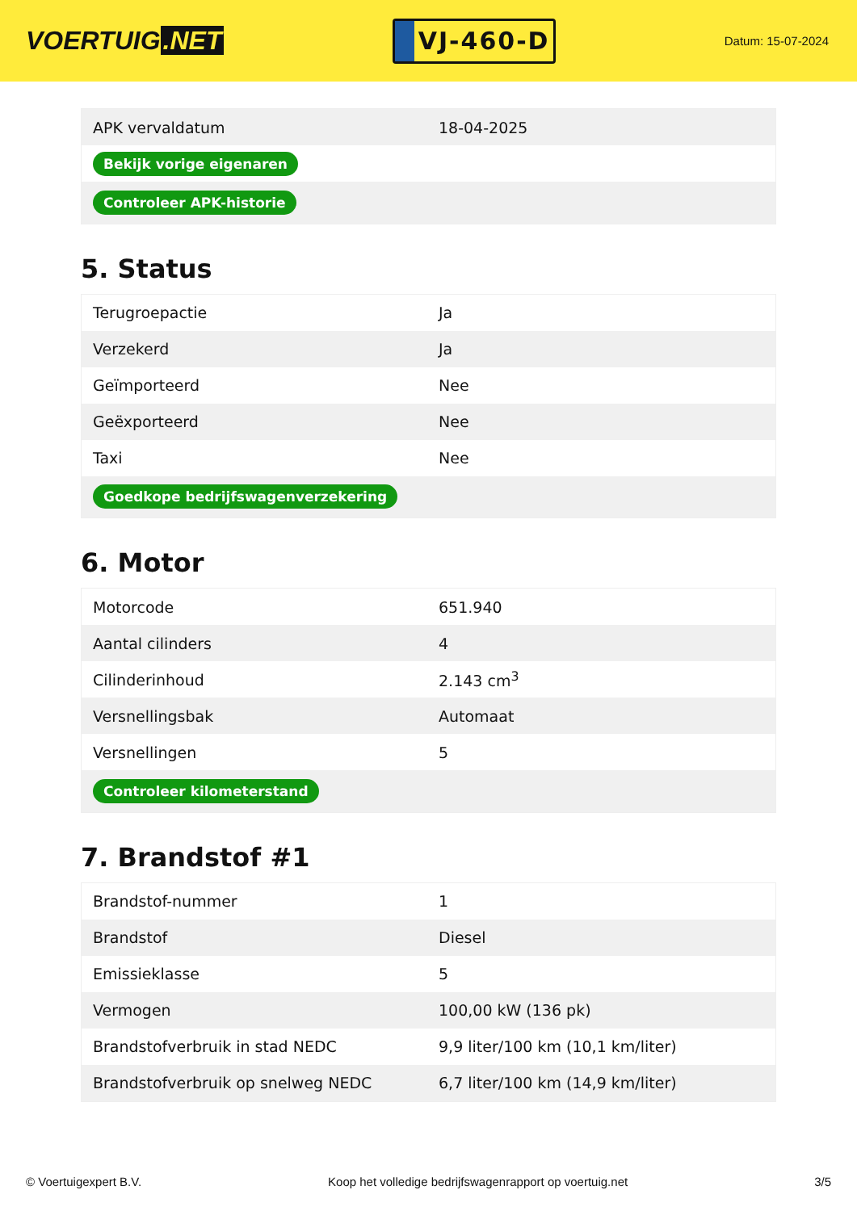VOERTUIG.NET
VJ-460-D
Datum: 15-07-2024
| APK vervaldatum | 18-04-2025 |
| Bekijk vorige eigenaren | |
| Controleer APK-historie | |
5. Status
| Terugroepactie | Ja |
| Verzekerd | Ja |
| Geïmporteerd | Nee |
| Geëxporteerd | Nee |
| Taxi | Nee |
| Goedkope bedrijfswagenverzekering | |
6. Motor
| Motorcode | 651.940 |
| Aantal cilinders | 4 |
| Cilinderinhoud | 2.143 cm<sup>3</sup> |
| Versnellingsbak | Automaat |
| Versnellingen | 5 |
| Controleer kilometerstand | |
7. Brandstof #1
| Brandstof-nummer | 1 |
| Brandstof | Diesel |
| Emissieklasse | 5 |
| Vermogen | 100,00 kW (136 pk) |
| Brandstofverbruik in stad NEDC | 9,9 liter/100 km (10,1 km/liter) |
| Brandstofverbruik op snelweg NEDC | 6,7 liter/100 km (14,9 km/liter) |
© Voertuigexpert B.V. Koop het volledige bedrijfswagenrapport op voertuig.net 3/5